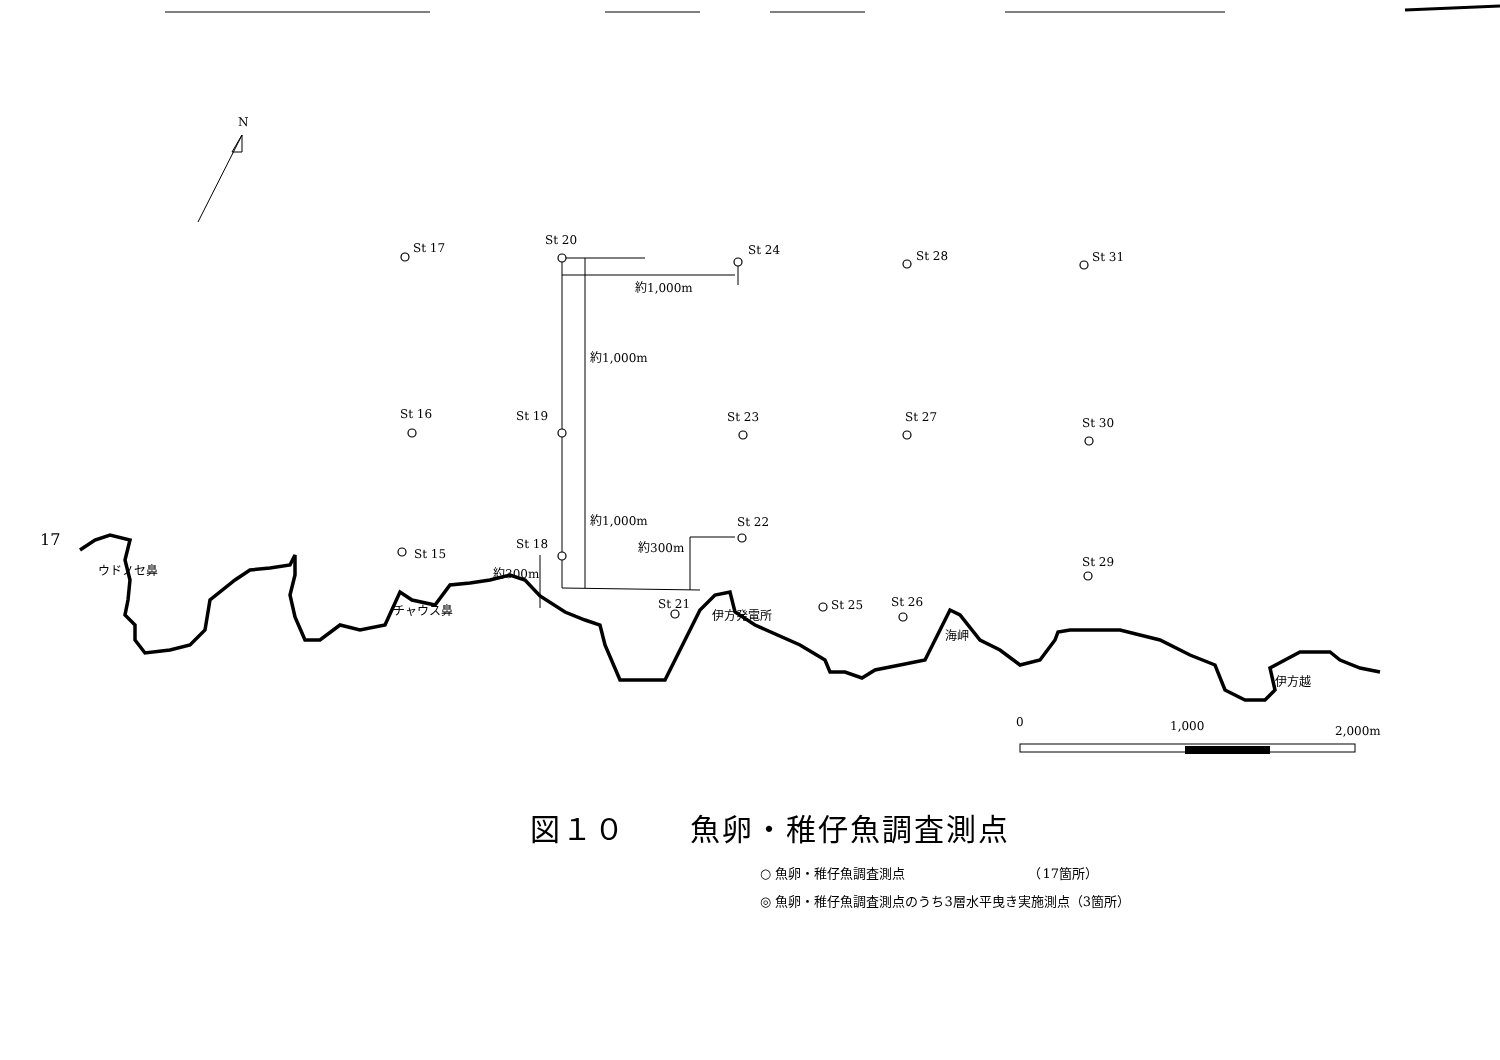St 17
St 20
St 24
St 28
St 31
St 16
St 19
St 23
St 27
St 30
St 15
St 18
St 22
St 29
St 21
St 25
St 26
約1,000m
約1,000m
約1,000m
約300m
約300m
伊方越
海岬
伊方発電所
チャウス鼻
ウドノセ鼻
N
0
1,000
2,000m
17
図１０　　魚卵・稚仔魚調査測点
○ 魚卵・稚仔魚調査測点　　　　　　　　　　（17箇所）
◎ 魚卵・稚仔魚調査測点のうち3層水平曳き実施測点（3箇所）